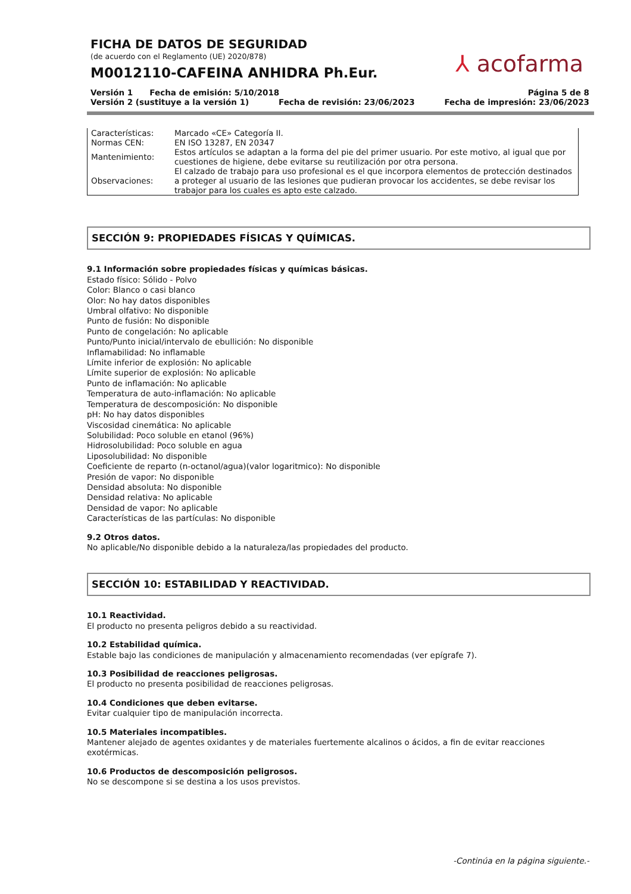⅄ acofarma
FICHA DE DATOS DE SEGURIDAD
(de acuerdo con el Reglamento (UE) 2020/878)
M0012110-CAFEINA ANHIDRA Ph.Eur.
Versión 1 Fecha de emisión: 5/10/2018 Página 5 de 8
Versión 2 (sustituye a la versión 1) Fecha de revisión: 23/06/2023 Fecha de impresión: 23/06/2023
| Características: | Marcado «CE» Categoría II. |
| Normas CEN: | EN ISO 13287, EN 20347 |
| Mantenimiento: | Estos artículos se adaptan a la forma del pie del primer usuario. Por este motivo, al igual que por cuestiones de higiene, debe evitarse su reutilización por otra persona. |
| Observaciones: | El calzado de trabajo para uso profesional es el que incorpora elementos de protección destinados a proteger al usuario de las lesiones que pudieran provocar los accidentes, se debe revisar los trabajor para los cuales es apto este calzado. |
SECCIÓN 9: PROPIEDADES FÍSICAS Y QUÍMICAS.
9.1 Información sobre propiedades físicas y químicas básicas.
Estado físico: Sólido - Polvo
Color: Blanco o casi blanco
Olor: No hay datos disponibles
Umbral olfativo: No disponible
Punto de fusión: No disponible
Punto de congelación: No aplicable
Punto/Punto inicial/intervalo de ebullición: No disponible
Inflamabilidad: No inflamable
Límite inferior de explosión: No aplicable
Límite superior de explosión: No aplicable
Punto de inflamación: No aplicable
Temperatura de auto-inflamación: No aplicable
Temperatura de descomposición: No disponible
pH: No hay datos disponibles
Viscosidad cinemática: No aplicable
Solubilidad: Poco soluble en etanol (96%)
Hidrosolubilidad: Poco soluble en agua
Liposolubilidad: No disponible
Coeficiente de reparto (n-octanol/agua)(valor logaritmico): No disponible
Presión de vapor: No disponible
Densidad absoluta: No disponible
Densidad relativa: No aplicable
Densidad de vapor: No aplicable
Características de las partículas: No disponible
9.2 Otros datos.
No aplicable/No disponible debido a la naturaleza/las propiedades del producto.
SECCIÓN 10: ESTABILIDAD Y REACTIVIDAD.
10.1 Reactividad.
El producto no presenta peligros debido a su reactividad.
10.2 Estabilidad química.
Estable bajo las condiciones de manipulación y almacenamiento recomendadas (ver epígrafe 7).
10.3 Posibilidad de reacciones peligrosas.
El producto no presenta posibilidad de reacciones peligrosas.
10.4 Condiciones que deben evitarse.
Evitar cualquier tipo de manipulación incorrecta.
10.5 Materiales incompatibles.
Mantener alejado de agentes oxidantes y de materiales fuertemente alcalinos o ácidos, a fin de evitar reacciones exotérmicas.
10.6 Productos de descomposición peligrosos.
No se descompone si se destina a los usos previstos.
-Continúa en la página siguiente.-